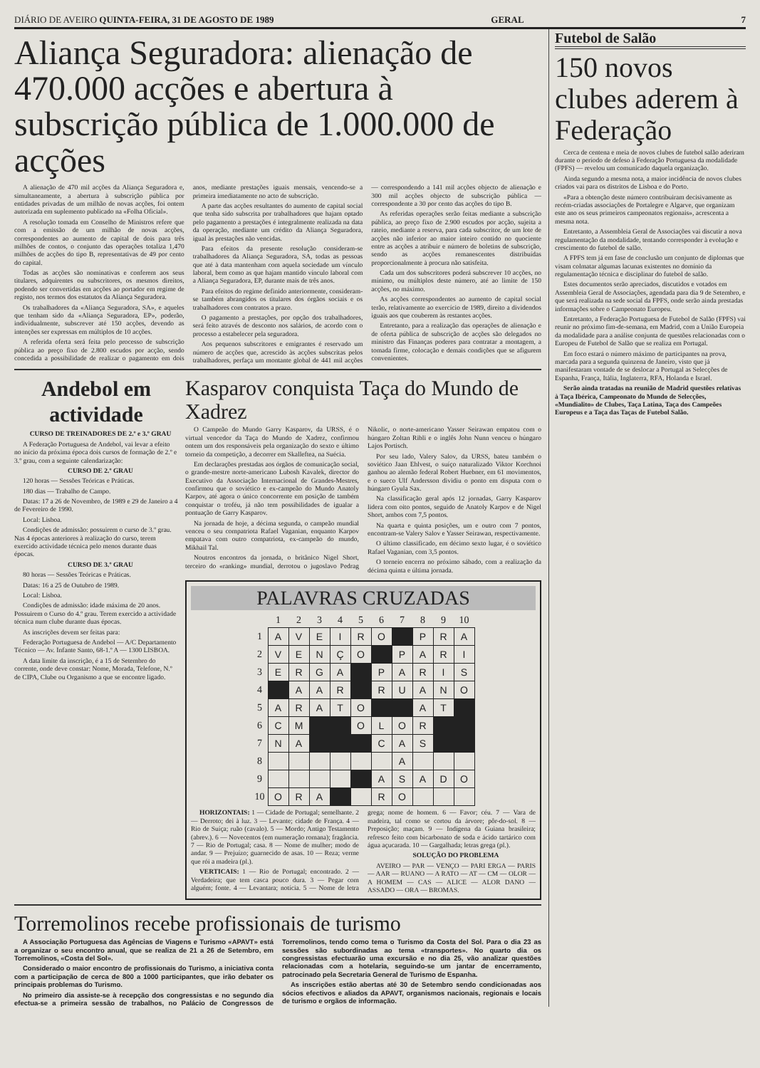DIÁRIO DE AVEIRO QUINTA-FEIRA, 31 DE AGOSTO DE 1989 GERAL 7
Aliança Seguradora: alienação de 470.000 acções e abertura à subscrição pública de 1.000.000 de acções
A alienação de 470 mil acções da Aliança Seguradora e, simultaneamente, a abertura à subscrição pública por entidades privadas de um milhão de novas acções, foi ontem autorizada em suplemento publicado na «Folha Oficial».
A resolução tomada em Conselho de Ministros refere que com a emissão de um milhão de novas acções, correspondentes ao aumento de capital de dois para três milhões de contos, o conjunto das operações totaliza 1,470 milhões de acções do tipo B, representativas de 49 por cento do capital.
Todas as acções são nominativas e conferem aos seus titulares, adquirentes ou subscritores, os mesmos direitos, podendo ser convertidas em acções ao portador em regime de registo, nos termos dos estatutos da Aliança Seguradora.
Os trabalhadores da «Aliança Seguradora, SA», e aqueles que tenham sido da «Aliança Seguradora, EP», poderão, individualmente, subscrever até 150 acções, devendo as intenções ser expressas em múltiplos de 10 acções.
A referida oferta será feita pelo processo de subscrição pública ao preço fixo de 2.800 escudos por acção, sendo concedida a possibilidade de realizar o pagamento em dois anos, mediante prestações iguais mensais, vencendo-se a primeira imediatamente no acto de subscrição.
A parte das acções resultantes do aumento de capital social que tenha sido subscrita por trabalhadores que hajam optado pelo pagamento a prestações é integralmente realizada na data da operação, mediante um crédito da Aliança Seguradora, igual às prestações não vencidas.
Para efeitos da presente resolução consideram-se trabalhadores da Aliança Seguradora, SA, todas as pessoas que até à data mantenham com aquela sociedade um vínculo laboral, bem como as que hajam mantido vínculo laboral com a Aliança Seguradora, EP, durante mais de três anos.
Para efeitos do regime definido anteriormente, consideram-se também abrangidos os titulares dos órgãos sociais e os trabalhadores com contratos a prazo.
O pagamento a prestações, por opção dos trabalhadores, será feito através de desconto nos salários, de acordo com o processo a estabelecer pela seguradora.
Aos pequenos subscritores e emigrantes é reservado um número de acções que, acrescido às acções subscritas pelos trabalhadores, perfaça um montante global de 441 mil acções — correspondendo a 141 mil acções objecto de alienação e 300 mil acções objecto de subscrição pública — correspondente a 30 por cento das acções do tipo B.
As referidas operações serão feitas mediante a subscrição pública, ao preço fixo de 2.900 escudos por acção, sujeita a rateio, mediante a reserva, para cada subscritor, de um lote de acções não inferior ao maior inteiro contido no quociente entre as acções a atribuir e número de boletins de subscrição, sendo as acções remanescentes distribuídas proporcionalmente à procura não satisfeita.
Cada um dos subscritores poderá subscrever 10 acções, no mínimo, ou múltiplos deste número, até ao limite de 150 acções, no máximo.
As acções correspondentes ao aumento de capital social terão, relativamente ao exercício de 1989, direito a dividendos iguais aos que couberem às restantes acções.
Entretanto, para a realização das operações de alienação e de oferta pública de subscrição de acções são delegados no ministro das Finanças poderes para contratar a montagem, a tomada firme, colocação e demais condições que se afigurem convenientes.
Andebol em actividade
CURSO DE TREINADORES DE 2.º e 3.º GRAU
A Federação Portuguesa de Andebol, vai levar a efeito no início da próxima época dois cursos de formação de 2.º e 3.º grau, com a seguinte calendarização:
CURSO DE 2.º GRAU
120 horas — Sessões Teóricas e Práticas.
180 dias — Trabalho de Campo.
Datas: 17 a 26 de Novembro, de 1989 e 29 de Janeiro a 4 de Fevereiro de 1990.
Local: Lisboa.
Condições de admissão: possuirem o curso de 3.º grau. Nas 4 épocas anteriores à realização do curso, terem exercido actividade técnica pelo menos durante duas épocas.
CURSO DE 3.º GRAU
80 horas — Sessões Teóricas e Práticas.
Datas: 16 a 25 de Outubro de 1989.
Local: Lisboa.
Condições de admissão: idade máxima de 20 anos. Possuirem o Curso do 4.º grau. Terem exercido a actividade técnica num clube durante duas épocas.
As inscrições devem ser feitas para:
Federação Portuguesa de Andebol — A/C Departamento Técnico — Av. Infante Santo, 68-1.º A — 1300 LISBOA.
A data limite da inscrição, é a 15 de Setembro do corrente, onde deve constar: Nome, Morada, Telefone, N.º de CIPA, Clube ou Organismo a que se encontre ligado.
Kasparov conquista Taça do Mundo de Xadrez
O Campeão do Mundo Garry Kasparov, da URSS, é o virtual vencedor da Taça do Mundo de Xadrez, confirmou ontem um dos responsáveis pela organização do sexto e último torneio da competição, a decorrer em Skalleftea, na Suécia.
Em declarações prestadas aos órgãos de comunicação social, o grande-mestre norte-americano Lubosh Kavalek, director do Executivo da Associação Internacional de Grandes-Mestres, confirmou que o soviético e ex-campeão do Mundo Anatoly Karpov, até agora o único concorrente em posição de também conquistar o troféu, já não tem possibilidades de igualar a pontuação de Garry Kasparov.
Na jornada de hoje, a décima segunda, o campeão mundial venceu o seu compatriota Rafael Vaganian, enquanto Karpov empatava com outro compatriota, ex-campeão do mundo, Mikhail Tal.
Noutros encontros da jornada, o britânico Nigel Short, terceiro do «ranking» mundial, derrotou o jugoslavo Pedrag Nikolic, o norte-americano Yasser Seirawan empatou com o húngaro Zoltan Ribli e o inglês John Nunn venceu o húngaro Lajos Portisch.
Por seu lado, Valery Salov, da URSS, bateu também o soviético Jaan Ehlvest, o suíço naturalizado Viktor Korchnoi ganhou ao alemão federal Robert Huebner, em 61 movimentos, e o sueco Ulf Andersson dividiu o ponto em disputa com o húngaro Gyula Sax.
Na classificação geral após 12 jornadas, Garry Kasparov lidera com oito pontos, seguido de Anatoly Karpov e de Nigel Short, ambos com 7,5 pontos.
Na quarta e quinta posições, um e outro com 7 pontos, encontram-se Valery Salov e Yasser Seirawan, respectivamente.
O último classificado, em décimo sexto lugar, é o soviético Rafael Vaganian, com 3,5 pontos.
O torneio encerra no próximo sábado, com a realização da décima quinta e última jornada.
PALAVRAS CRUZADAS
| | 1 | 2 | 3 | 4 | 5 | 6 | 7 | 8 | 9 | 10 |
| --- | --- | --- | --- | --- | --- | --- | --- | --- | --- | --- |
| 1 | A | V | E | I | R | O | | P | R | A |
| 2 | V | E | N | Ç | O | | P | A | R | I |
| 3 | E | R | G | A | | P | A | R | I | S |
| 4 | | A | A | R | | R | U | A | N | O |
| 5 | A | R | A | T | O | | | A | T | |
| 6 | C | M | | | O | L | O | R | | |
| 7 | N | A | | | | C | A | S | | |
| 8 | | | | | | | A | | | |
| 9 | | | | | | A | S | A | D | O |
| 10 | O | R | A | | | R | O | | | |
HORIZONTAIS: 1 — Cidade de Portugal; semelhante. 2 — Derroto; dei à luz. 3 — Levante; cidade de França. 4 — Rio de Suíça; ruão (cavalo). 5 — Mordo; Antigo Testamento (abrev.). 6 — Novecentos (em numeração romana); fragância. 7 — Rio de Portugal; casa. 8 — Nome de mulher; modo de andar. 9 — Prejuízo; guarnecido de asas. 10 — Reza; verme que rói a madeira (pl.).
VERTICAIS: 1 — Rio de Portugal; encontrado. 2 — Verdadeira; que tem casca pouco dura. 3 — Pegar com alguém; fonte. 4 — Levantara; notícia. 5 — Nome de letra grega; nome de homem. 6 — Favor; céu. 7 — Vara de madeira, tal como se cortou da árvore; pôr-do-sol. 8 — Preposição; maçam. 9 — Indígena da Guiana brasileira; refresco feito com bicarbonato de soda e ácido tartárico com água açucarada. 10 — Gargalhada; letras grega (pl.).
SOLUÇÃO DO PROBLEMA
AVEIRO — PAR — VENÇO — PARI ERGA — PARIS — AAR — RUANO — A RATO — AT — CM — OLOR — A HOMEM — CAS — ALICE — ALOR DANO — ASSADO — ORA — BROMAS.
Torremolinos recebe profissionais de turismo
A Associação Portuguesa das Agências de Viagens e Turismo «APAVT» está a organizar o seu encontro anual, que se realiza de 21 a 26 de Setembro, em Torremolinos, «Costa del Sol».
Considerado o maior encontro de profissionais do Turismo, a iniciativa conta com a participação de cerca de 800 a 1000 participantes, que irão debater os principais problemas do Turismo.
No primeiro dia assiste-se à recepção dos congressistas e no segundo dia efectua-se a primeira sessão de trabalhos, no Palácio de Congressos de Torremolinos, tendo como tema o Turismo da Costa del Sol. Para o dia 23 as sessões são subordinadas ao tema «transportes». No quarto dia os congressistas efectuarão uma excursão e no dia 25, vão analizar questões relacionadas com a hotelaria, seguindo-se um jantar de encerramento, patrocinado pela Secretaria General de Turismo de Espanha.
As inscrições estão abertas até 30 de Setembro sendo condicionadas aos sócios efectivos e aliados da APAVT, organismos nacionais, regionais e locais de turismo e orgãos de informação.
Futebol de Salão
150 novos clubes aderem à Federação
Cerca de centena e meia de novos clubes de futebol salão aderiram durante o período de defeso à Federação Portuguesa da modalidade (FPFS) — revelou um comunicado daquela organização.
Ainda segundo a mesma nota, a maior incidência de novos clubes criados vai para os distritos de Lisboa e do Porto.
«Para a obtenção deste número contribuiram decisivamente as recém-criadas associações de Portalegre e Algarve, que organizam este ano os seus primeiros campeonatos regionais», acrescenta a mesma nota.
Entretanto, a Assembleia Geral de Associações vai discutir a nova regulamentação da modalidade, tentando corresponder à evolução e crescimento do futebol de salão.
A FPFS tem já em fase de conclusão um conjunto de diplomas que visam colmatar algumas lacunas existentes no domínio da regulamentação técnica e disciplinar do futebol de salão.
Estes documentos serão apreciados, discutidos e votados em Assembleia Geral de Associações, agendada para dia 9 de Setembro, e que será realizada na sede social da FPFS, onde serão ainda prestadas informações sobre o Campeonato Europeu.
Entretanto, a Federação Portuguesa de Futebol de Salão (FPFS) vai reunir no próximo fim-de-semana, em Madrid, com a União Europeia da modalidade para a análise conjunta de questões relacionadas com o Europeu de Futebol de Salão que se realiza em Portugal.
Em foco estará o número máximo de participantes na prova, marcada para a segunda quinzena de Janeiro, visto que já manifestaram vontade de se deslocar a Portugal as Selecções de Espanha, França, Itália, Inglaterra, RFA, Holanda e Israel.
Serão ainda tratadas na reunião de Madrid questões relativas à Taça Ibérica, Campeonato do Mundo de Selecções, «Mundialito» de Clubes, Taça Latina, Taça dos Campeões Europeus e a Taça das Taças de Futebol Salão.